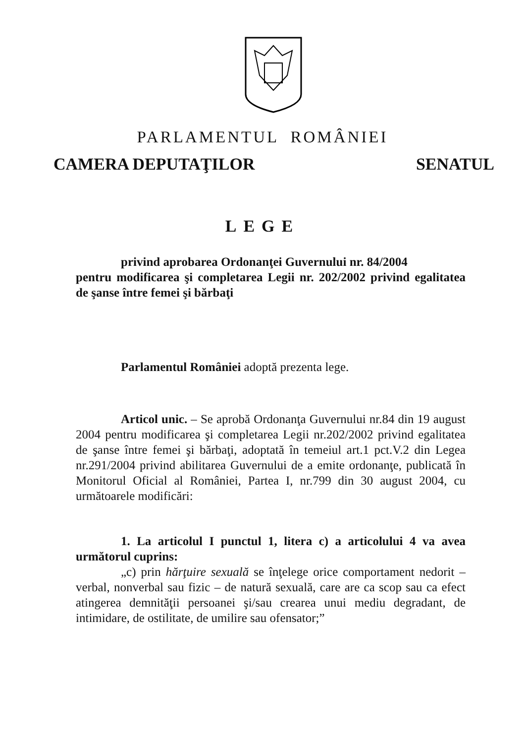PARLAMENTUL ROMÂNIEI
CAMERA DEPUTAŢILOR SENATUL
LEGE
privind aprobarea Ordonanţei Guvernului nr. 84/2004
pentru modificarea şi completarea Legii nr. 202/2002 privind egalitatea de şanse între femei şi bărbaţi
Parlamentul României adoptă prezenta lege.
Articol unic. – Se aprobă Ordonanţa Guvernului nr.84 din 19 august 2004 pentru modificarea şi completarea Legii nr.202/2002 privind egalitatea de şanse între femei şi bărbaţi, adoptată în temeiul art.1 pct.V.2 din Legea nr.291/2004 privind abilitarea Guvernului de a emite ordonanţe, publicată în Monitorul Oficial al României, Partea I, nr.799 din 30 august 2004, cu următoarele modificări:
1. La articolul I punctul 1, litera c) a articolului 4 va avea următorul cuprins:
„c) prin hărţuire sexuală se înţelege orice comportament nedorit – verbal, nonverbal sau fizic – de natură sexuală, care are ca scop sau ca efect atingerea demnităţii persoanei şi/sau crearea unui mediu degradant, de intimidare, de ostilitate, de umilire sau ofensator;”